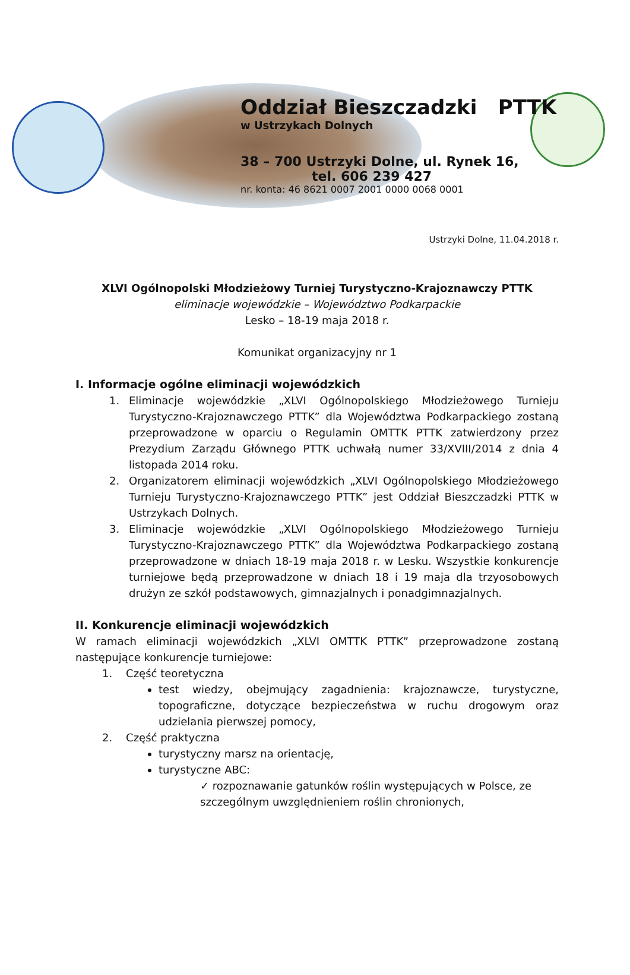Oddział Bieszczadzki PTTK
w Ustrzykach Dolnych
38 – 700 Ustrzyki Dolne, ul. Rynek 16,
tel. 606 239 427
nr. konta: 46 8621 0007 2001 0000 0068 0001
Ustrzyki Dolne, 11.04.2018 r.
XLVI Ogólnopolski Młodzieżowy Turniej Turystyczno-Krajoznawczy PTTK
eliminacje wojewódzkie – Województwo Podkarpackie
Lesko – 18-19 maja 2018 r.
Komunikat organizacyjny nr 1
I. Informacje ogólne eliminacji wojewódzkich
1. Eliminacje wojewódzkie „XLVI Ogólnopolskiego Młodzieżowego Turnieju Turystyczno-Krajoznawczego PTTK” dla Województwa Podkarpackiego zostaną przeprowadzone w oparciu o Regulamin OMTTK PTTK zatwierdzony przez Prezydium Zarządu Głównego PTTK uchwałą numer 33/XVIII/2014 z dnia 4 listopada 2014 roku.
2. Organizatorem eliminacji wojewódzkich „XLVI Ogólnopolskiego Młodzieżowego Turnieju Turystyczno-Krajoznawczego PTTK” jest Oddział Bieszczadzki PTTK w Ustrzykach Dolnych.
3. Eliminacje wojewódzkie „XLVI Ogólnopolskiego Młodzieżowego Turnieju Turystyczno-Krajoznawczego PTTK” dla Województwa Podkarpackiego zostaną przeprowadzone w dniach 18-19 maja 2018 r. w Lesku. Wszystkie konkurencje turniejowe będą przeprowadzone w dniach 18 i 19 maja dla trzyosobowych drużyn ze szkół podstawowych, gimnazjalnych i ponadgimnazjalnych.
II. Konkurencje eliminacji wojewódzkich
W ramach eliminacji wojewódzkich „XLVI OMTTK PTTK” przeprowadzone zostaną następujące konkurencje turniejowe:
1. Część teoretyczna
test wiedzy, obejmujący zagadnienia: krajoznawcze, turystyczne, topograficzne, dotyczące bezpieczeństwa w ruchu drogowym oraz udzielania pierwszej pomocy,
2. Część praktyczna
turystyczny marsz na orientację,
turystyczne ABC:
✓ rozpoznawanie gatunków roślin występujących w Polsce, ze szczególnym uwzględnieniem roślin chronionych,